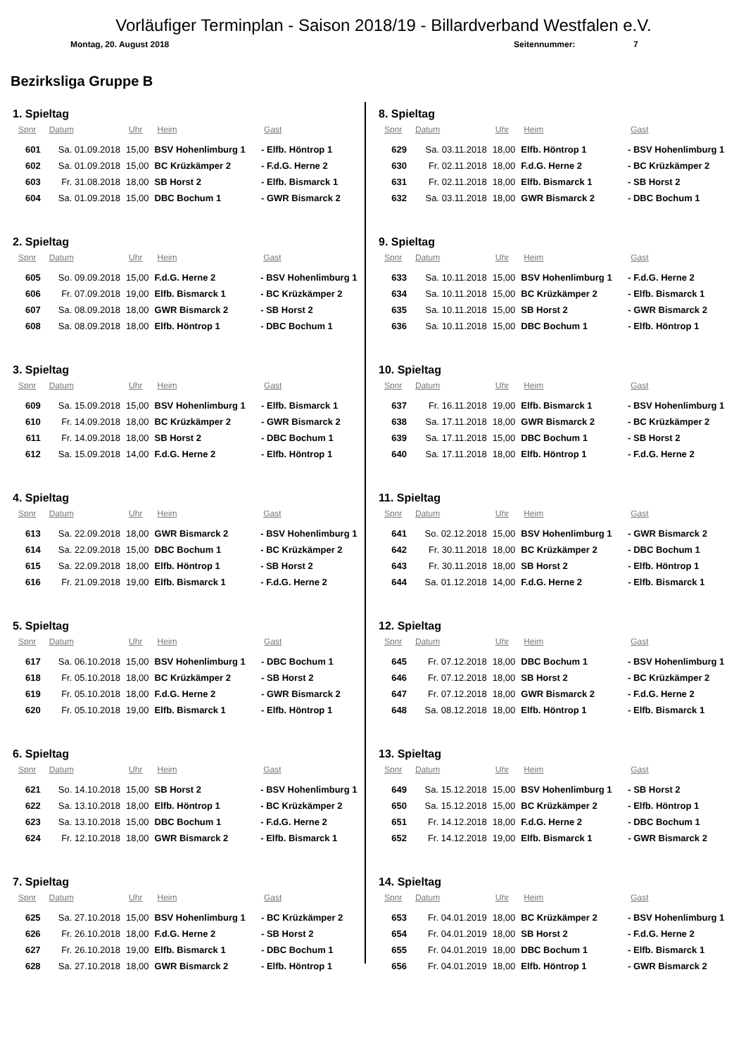Vorläufiger Terminplan - Saison 2018/19 - Billardverband Westfalen e.V.
Montag, 20. August 2018 Seitennummer: 7
Bezirksliga Gruppe B
1. Spieltag
| Spnr | Datum | Uhr | Heim | Gast |
| --- | --- | --- | --- | --- |
| 601 | Sa. 01.09.2018 | 15,00 | BSV Hohenlimburg 1 | - Elfb. Höntrop 1 |
| 602 | Sa. 01.09.2018 | 15,00 | BC Krüzkämper 2 | - F.d.G. Herne 2 |
| 603 | Fr. 31.08.2018 | 18,00 | SB Horst 2 | - Elfb. Bismarck 1 |
| 604 | Sa. 01.09.2018 | 15,00 | DBC Bochum 1 | - GWR Bismarck 2 |
2. Spieltag
| Spnr | Datum | Uhr | Heim | Gast |
| --- | --- | --- | --- | --- |
| 605 | So. 09.09.2018 | 15,00 | F.d.G. Herne 2 | - BSV Hohenlimburg 1 |
| 606 | Fr. 07.09.2018 | 19,00 | Elfb. Bismarck 1 | - BC Krüzkämper 2 |
| 607 | Sa. 08.09.2018 | 18,00 | GWR Bismarck 2 | - SB Horst 2 |
| 608 | Sa. 08.09.2018 | 18,00 | Elfb. Höntrop 1 | - DBC Bochum 1 |
3. Spieltag
| Spnr | Datum | Uhr | Heim | Gast |
| --- | --- | --- | --- | --- |
| 609 | Sa. 15.09.2018 | 15,00 | BSV Hohenlimburg 1 | - Elfb. Bismarck 1 |
| 610 | Fr. 14.09.2018 | 18,00 | BC Krüzkämper 2 | - GWR Bismarck 2 |
| 611 | Fr. 14.09.2018 | 18,00 | SB Horst 2 | - DBC Bochum 1 |
| 612 | Sa. 15.09.2018 | 14,00 | F.d.G. Herne 2 | - Elfb. Höntrop 1 |
4. Spieltag
| Spnr | Datum | Uhr | Heim | Gast |
| --- | --- | --- | --- | --- |
| 613 | Sa. 22.09.2018 | 18,00 | GWR Bismarck 2 | - BSV Hohenlimburg 1 |
| 614 | Sa. 22.09.2018 | 15,00 | DBC Bochum 1 | - BC Krüzkämper 2 |
| 615 | Sa. 22.09.2018 | 18,00 | Elfb. Höntrop 1 | - SB Horst 2 |
| 616 | Fr. 21.09.2018 | 19,00 | Elfb. Bismarck 1 | - F.d.G. Herne 2 |
5. Spieltag
| Spnr | Datum | Uhr | Heim | Gast |
| --- | --- | --- | --- | --- |
| 617 | Sa. 06.10.2018 | 15,00 | BSV Hohenlimburg 1 | - DBC Bochum 1 |
| 618 | Fr. 05.10.2018 | 18,00 | BC Krüzkämper 2 | - SB Horst 2 |
| 619 | Fr. 05.10.2018 | 18,00 | F.d.G. Herne 2 | - GWR Bismarck 2 |
| 620 | Fr. 05.10.2018 | 19,00 | Elfb. Bismarck 1 | - Elfb. Höntrop 1 |
6. Spieltag
| Spnr | Datum | Uhr | Heim | Gast |
| --- | --- | --- | --- | --- |
| 621 | So. 14.10.2018 | 15,00 | SB Horst 2 | - BSV Hohenlimburg 1 |
| 622 | Sa. 13.10.2018 | 18,00 | Elfb. Höntrop 1 | - BC Krüzkämper 2 |
| 623 | Sa. 13.10.2018 | 15,00 | DBC Bochum 1 | - F.d.G. Herne 2 |
| 624 | Fr. 12.10.2018 | 18,00 | GWR Bismarck 2 | - Elfb. Bismarck 1 |
7. Spieltag
| Spnr | Datum | Uhr | Heim | Gast |
| --- | --- | --- | --- | --- |
| 625 | Sa. 27.10.2018 | 15,00 | BSV Hohenlimburg 1 | - BC Krüzkämper 2 |
| 626 | Fr. 26.10.2018 | 18,00 | F.d.G. Herne 2 | - SB Horst 2 |
| 627 | Fr. 26.10.2018 | 19,00 | Elfb. Bismarck 1 | - DBC Bochum 1 |
| 628 | Sa. 27.10.2018 | 18,00 | GWR Bismarck 2 | - Elfb. Höntrop 1 |
8. Spieltag
| Spnr | Datum | Uhr | Heim | Gast |
| --- | --- | --- | --- | --- |
| 629 | Sa. 03.11.2018 | 18,00 | Elfb. Höntrop 1 | - BSV Hohenlimburg 1 |
| 630 | Fr. 02.11.2018 | 18,00 | F.d.G. Herne 2 | - BC Krüzkämper 2 |
| 631 | Fr. 02.11.2018 | 18,00 | Elfb. Bismarck 1 | - SB Horst 2 |
| 632 | Sa. 03.11.2018 | 18,00 | GWR Bismarck 2 | - DBC Bochum 1 |
9. Spieltag
| Spnr | Datum | Uhr | Heim | Gast |
| --- | --- | --- | --- | --- |
| 633 | Sa. 10.11.2018 | 15,00 | BSV Hohenlimburg 1 | - F.d.G. Herne 2 |
| 634 | Sa. 10.11.2018 | 15,00 | BC Krüzkämper 2 | - Elfb. Bismarck 1 |
| 635 | Sa. 10.11.2018 | 15,00 | SB Horst 2 | - GWR Bismarck 2 |
| 636 | Sa. 10.11.2018 | 15,00 | DBC Bochum 1 | - Elfb. Höntrop 1 |
10. Spieltag
| Spnr | Datum | Uhr | Heim | Gast |
| --- | --- | --- | --- | --- |
| 637 | Fr. 16.11.2018 | 19,00 | Elfb. Bismarck 1 | - BSV Hohenlimburg 1 |
| 638 | Sa. 17.11.2018 | 18,00 | GWR Bismarck 2 | - BC Krüzkämper 2 |
| 639 | Sa. 17.11.2018 | 15,00 | DBC Bochum 1 | - SB Horst 2 |
| 640 | Sa. 17.11.2018 | 18,00 | Elfb. Höntrop 1 | - F.d.G. Herne 2 |
11. Spieltag
| Spnr | Datum | Uhr | Heim | Gast |
| --- | --- | --- | --- | --- |
| 641 | So. 02.12.2018 | 15,00 | BSV Hohenlimburg 1 | - GWR Bismarck 2 |
| 642 | Fr. 30.11.2018 | 18,00 | BC Krüzkämper 2 | - DBC Bochum 1 |
| 643 | Fr. 30.11.2018 | 18,00 | SB Horst 2 | - Elfb. Höntrop 1 |
| 644 | Sa. 01.12.2018 | 14,00 | F.d.G. Herne 2 | - Elfb. Bismarck 1 |
12. Spieltag
| Spnr | Datum | Uhr | Heim | Gast |
| --- | --- | --- | --- | --- |
| 645 | Fr. 07.12.2018 | 18,00 | DBC Bochum 1 | - BSV Hohenlimburg 1 |
| 646 | Fr. 07.12.2018 | 18,00 | SB Horst 2 | - BC Krüzkämper 2 |
| 647 | Fr. 07.12.2018 | 18,00 | GWR Bismarck 2 | - F.d.G. Herne 2 |
| 648 | Sa. 08.12.2018 | 18,00 | Elfb. Höntrop 1 | - Elfb. Bismarck 1 |
13. Spieltag
| Spnr | Datum | Uhr | Heim | Gast |
| --- | --- | --- | --- | --- |
| 649 | Sa. 15.12.2018 | 15,00 | BSV Hohenlimburg 1 | - SB Horst 2 |
| 650 | Sa. 15.12.2018 | 15,00 | BC Krüzkämper 2 | - Elfb. Höntrop 1 |
| 651 | Fr. 14.12.2018 | 18,00 | F.d.G. Herne 2 | - DBC Bochum 1 |
| 652 | Fr. 14.12.2018 | 19,00 | Elfb. Bismarck 1 | - GWR Bismarck 2 |
14. Spieltag
| Spnr | Datum | Uhr | Heim | Gast |
| --- | --- | --- | --- | --- |
| 653 | Fr. 04.01.2019 | 18,00 | BC Krüzkämper 2 | - BSV Hohenlimburg 1 |
| 654 | Fr. 04.01.2019 | 18,00 | SB Horst 2 | - F.d.G. Herne 2 |
| 655 | Fr. 04.01.2019 | 18,00 | DBC Bochum 1 | - Elfb. Bismarck 1 |
| 656 | Fr. 04.01.2019 | 18,00 | Elfb. Höntrop 1 | - GWR Bismarck 2 |